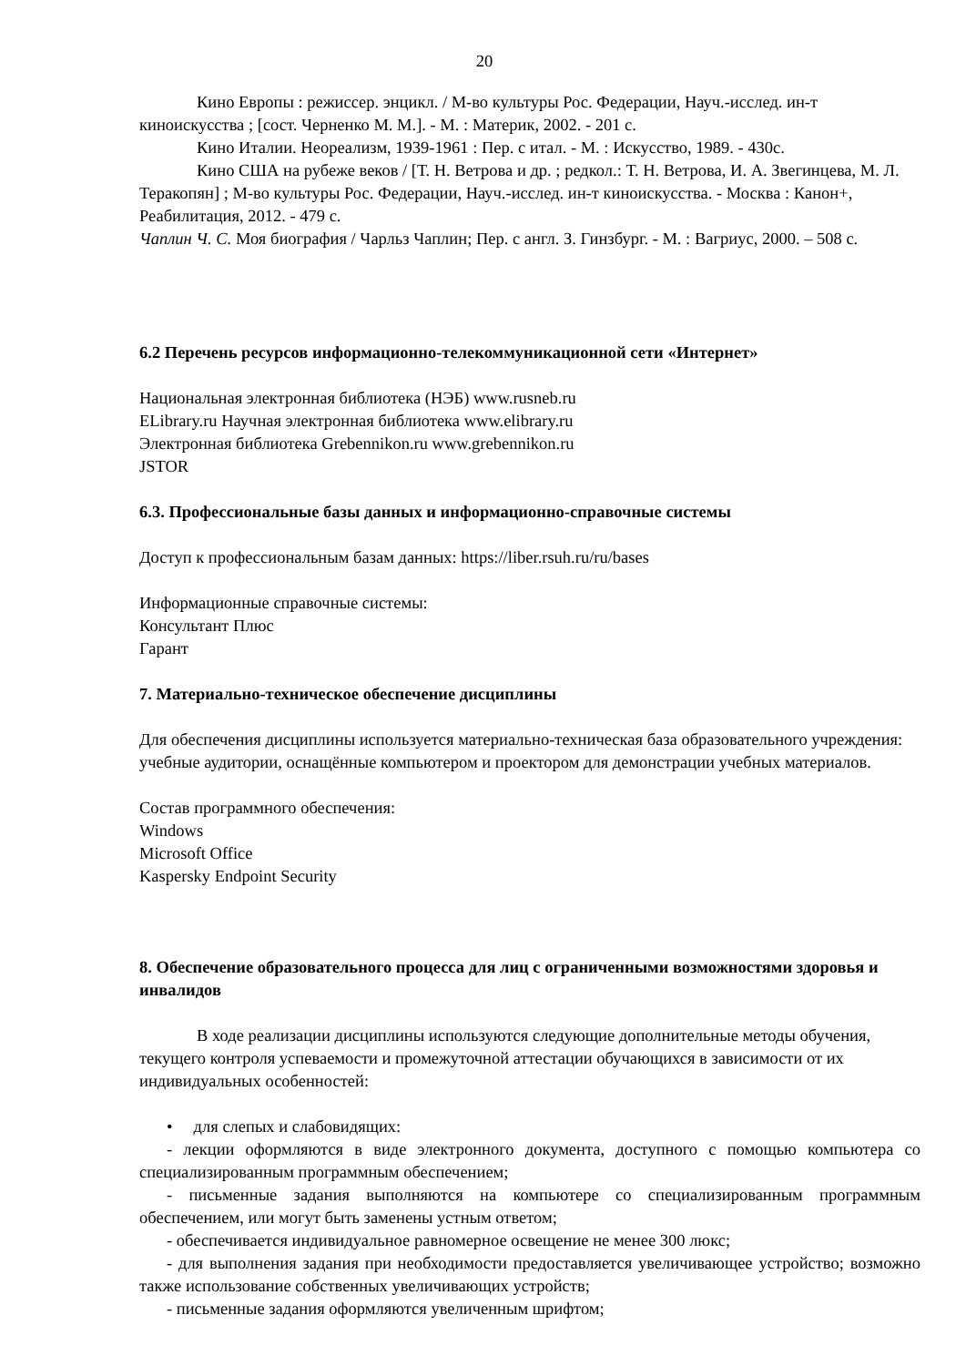20
Кино Европы : режиссер. энцикл. / М-во культуры Рос. Федерации, Науч.-исслед. ин-т киноискусства ; [сост. Черненко М. М.]. - М. : Материк, 2002. - 201 с.
Кино Италии. Неореализм, 1939-1961 : Пер. с итал. - М. : Искусство, 1989. - 430с.
Кино США на рубеже веков / [Т. Н. Ветрова и др. ; редкол.: Т. Н. Ветрова, И. А. Звегинцева, М. Л. Теракопян] ; М-во культуры Рос. Федерации, Науч.-исслед. ин-т киноискусства. - Москва : Канон+, Реабилитация, 2012. - 479 с.
Чаплин Ч. С. Моя биография / Чарльз Чаплин; Пер. с англ. З. Гинзбург. - М. : Вагриус, 2000. – 508 с.
6.2 Перечень ресурсов информационно-телекоммуникационной сети «Интернет»
Национальная электронная библиотека (НЭБ) www.rusneb.ru
ELibrary.ru Научная электронная библиотека www.elibrary.ru
Электронная библиотека Grebennikon.ru www.grebennikon.ru
JSTOR
6.3. Профессиональные базы данных и информационно-справочные системы
Доступ к профессиональным базам данных: https://liber.rsuh.ru/ru/bases
Информационные справочные системы:
Консультант Плюс
Гарант
7. Материально-техническое обеспечение дисциплины
Для обеспечения дисциплины используется материально-техническая база образовательного учреждения: учебные аудитории, оснащённые компьютером и проектором для демонстрации учебных материалов.
Состав программного обеспечения:
Windows
Microsoft Office
Kaspersky Endpoint Security
8. Обеспечение образовательного процесса для лиц с ограниченными возможностями здоровья и инвалидов
В ходе реализации дисциплины используются следующие дополнительные методы обучения, текущего контроля успеваемости и промежуточной аттестации обучающихся в зависимости от их индивидуальных особенностей:
• для слепых и слабовидящих:
- лекции оформляются в виде электронного документа, доступного с помощью компьютера со специализированным программным обеспечением;
- письменные задания выполняются на компьютере со специализированным программным обеспечением, или могут быть заменены устным ответом;
- обеспечивается индивидуальное равномерное освещение не менее 300 люкс;
- для выполнения задания при необходимости предоставляется увеличивающее устройство; возможно также использование собственных увеличивающих устройств;
- письменные задания оформляются увеличенным шрифтом;